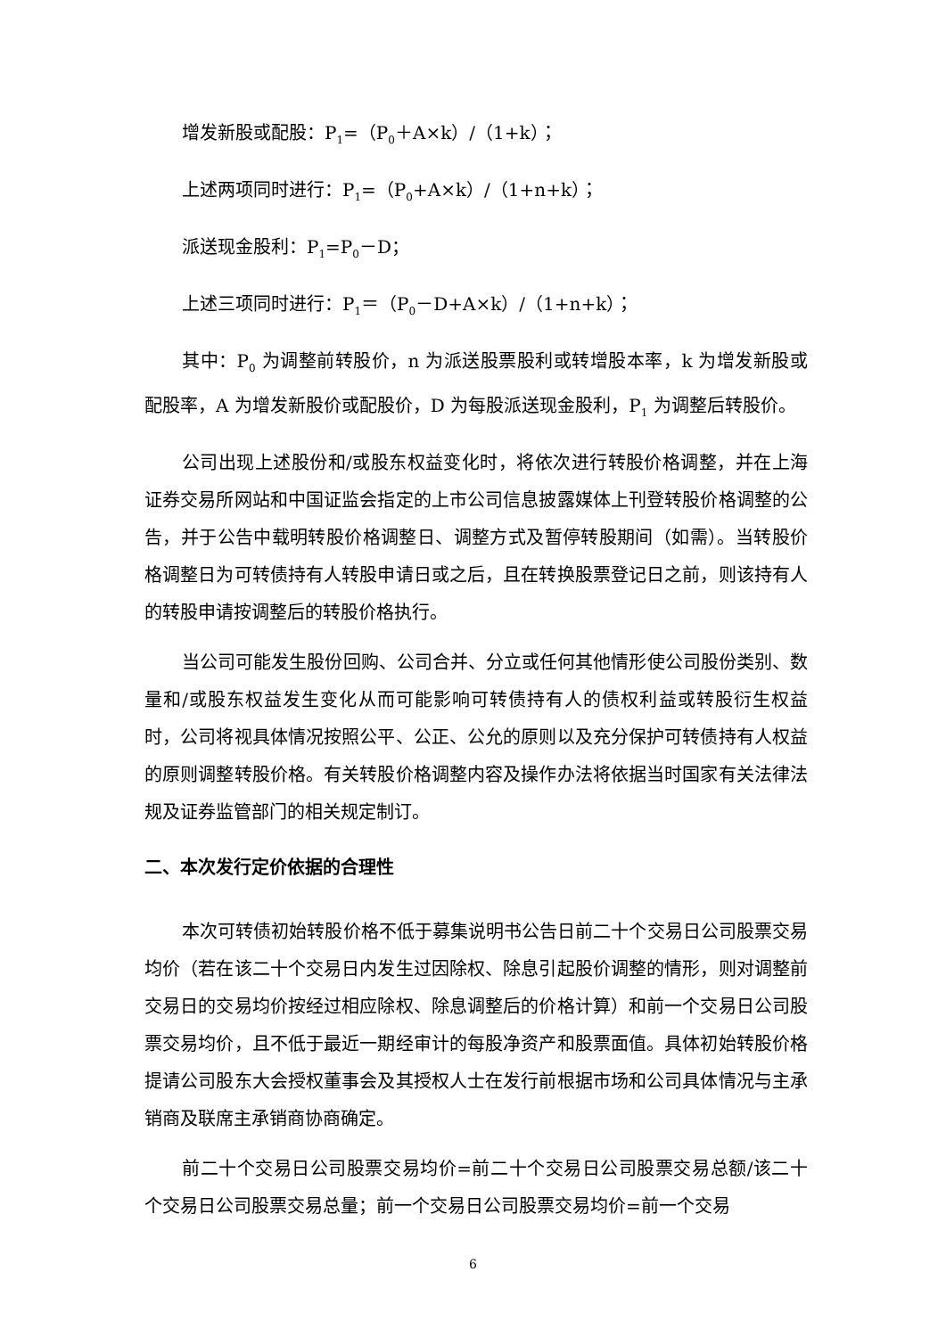增发新股或配股：P<sub>1</sub>=（P<sub>0</sub>＋A×k）/（1+k）；
上述两项同时进行：P<sub>1</sub>=（P<sub>0</sub>+A×k）/（1+n+k）；
派送现金股利：P<sub>1</sub>=P<sub>0</sub>－D；
上述三项同时进行：P<sub>1</sub>＝（P<sub>0</sub>－D+A×k）/（1+n+k）；
其中：P<sub>0</sub> 为调整前转股价，n 为派送股票股利或转增股本率，k 为增发新股或配股率，A 为增发新股价或配股价，D 为每股派送现金股利，P<sub>1</sub> 为调整后转股价。
公司出现上述股份和/或股东权益变化时，将依次进行转股价格调整，并在上海证券交易所网站和中国证监会指定的上市公司信息披露媒体上刊登转股价格调整的公告，并于公告中载明转股价格调整日、调整方式及暂停转股期间（如需）。当转股价格调整日为可转债持有人转股申请日或之后，且在转换股票登记日之前，则该持有人的转股申请按调整后的转股价格执行。
当公司可能发生股份回购、公司合并、分立或任何其他情形使公司股份类别、数量和/或股东权益发生变化从而可能影响可转债持有人的债权利益或转股衍生权益时，公司将视具体情况按照公平、公正、公允的原则以及充分保护可转债持有人权益的原则调整转股价格。有关转股价格调整内容及操作办法将依据当时国家有关法律法规及证券监管部门的相关规定制订。
二、本次发行定价依据的合理性
本次可转债初始转股价格不低于募集说明书公告日前二十个交易日公司股票交易均价（若在该二十个交易日内发生过因除权、除息引起股价调整的情形，则对调整前交易日的交易均价按经过相应除权、除息调整后的价格计算）和前一个交易日公司股票交易均价，且不低于最近一期经审计的每股净资产和股票面值。具体初始转股价格提请公司股东大会授权董事会及其授权人士在发行前根据市场和公司具体情况与主承销商及联席主承销商协商确定。
前二十个交易日公司股票交易均价=前二十个交易日公司股票交易总额/该二十个交易日公司股票交易总量；前一个交易日公司股票交易均价=前一个交易
6